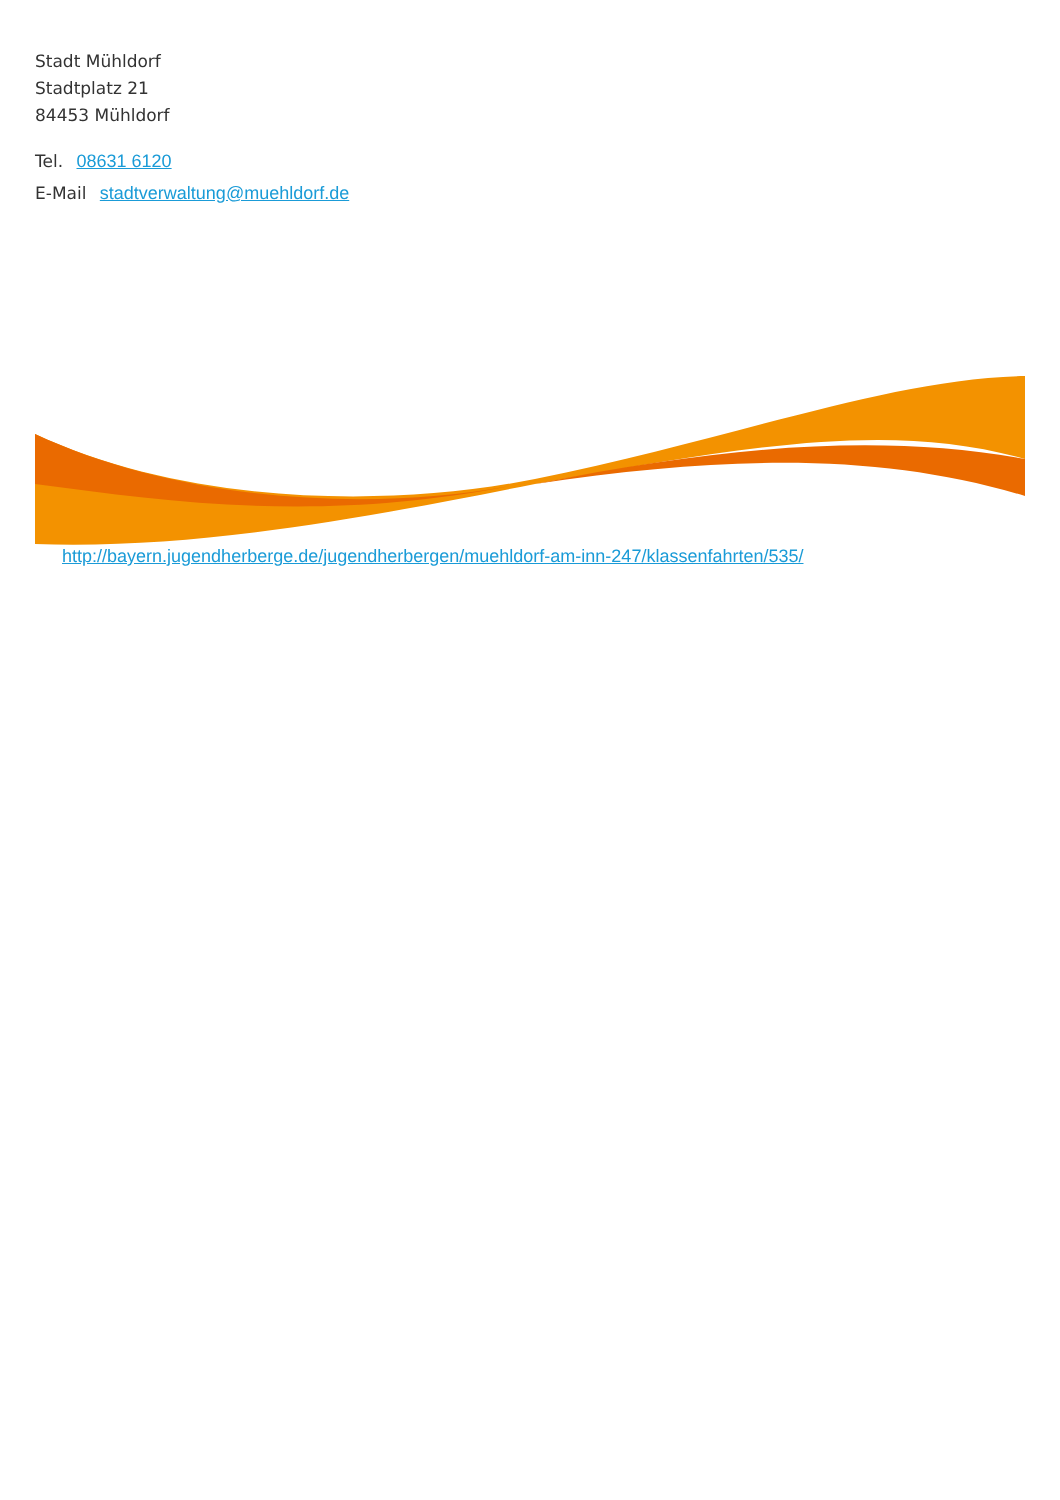Stadt Mühldorf
Stadtplatz 21
84453 Mühldorf
Tel. 08631 6120
E-Mail stadtverwaltung@muehldorf.de
http://bayern.jugendherberge.de/jugendherbergen/muehldorf-am-inn-247/klassenfahrten/535/